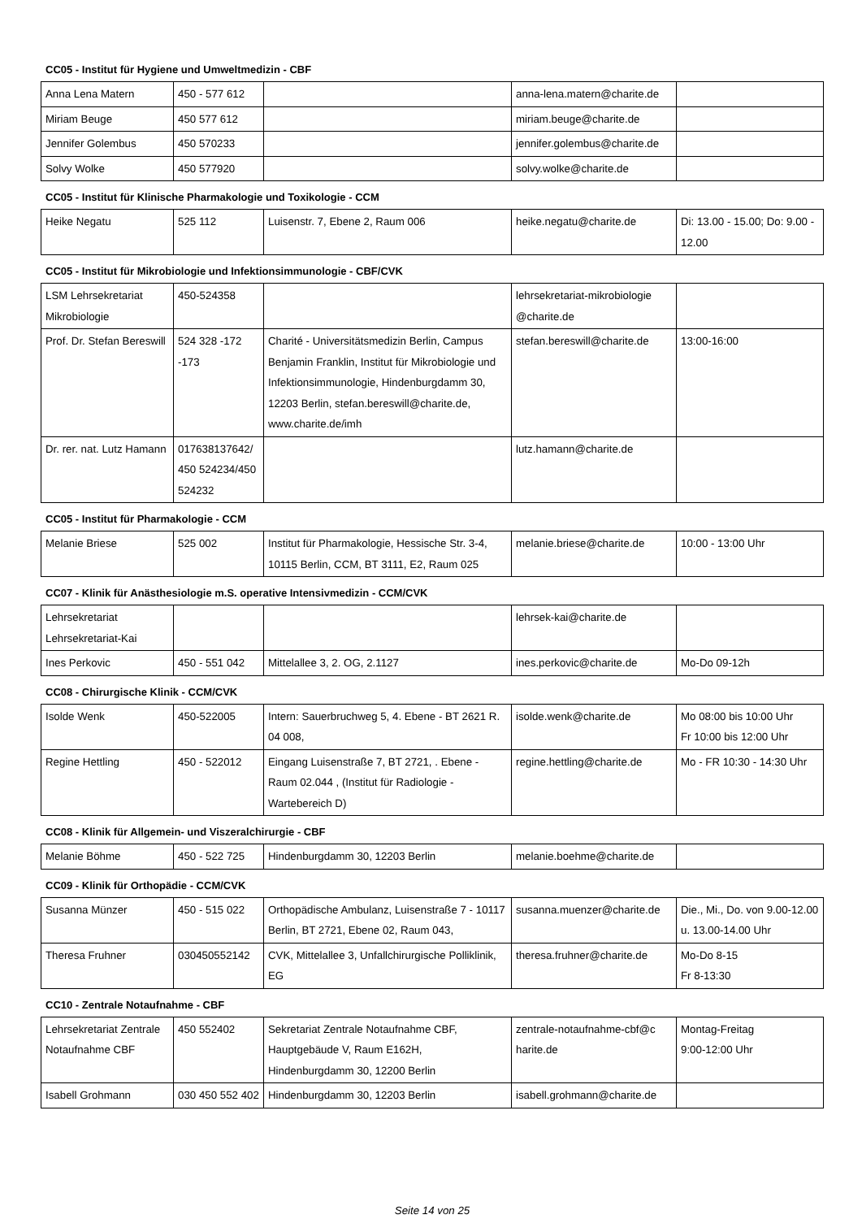CC05 - Institut für Hygiene und Umweltmedizin - CBF
| Anna Lena Matern | 450 - 577 612 | | anna-lena.matern@charite.de | |
| Miriam Beuge | 450 577 612 | | miriam.beuge@charite.de | |
| Jennifer Golembus | 450 570233 | | jennifer.golembus@charite.de | |
| Solvy Wolke | 450 577920 | | solvy.wolke@charite.de | |
CC05 - Institut für Klinische Pharmakologie und Toxikologie - CCM
| Heike Negatu | 525 112 | Luisenstr. 7, Ebene 2, Raum 006 | heike.negatu@charite.de | Di: 13.00 - 15.00; Do: 9.00 - 12.00 |
CC05 - Institut für Mikrobiologie und Infektionsimmunologie - CBF/CVK
| LSM Lehrsekretariat Mikrobiologie | 450-524358 | | lehrsekretariat-mikrobiologie @charite.de | |
| Prof. Dr. Stefan Bereswill | 524 328 -172 -173 | Charité - Universitätsmedizin Berlin, Campus Benjamin Franklin, Institut für Mikrobiologie und Infektionsimmunologie, Hindenburgdamm 30, 12203 Berlin, stefan.bereswill@charite.de, www.charite.de/imh | stefan.bereswill@charite.de | 13:00-16:00 |
| Dr. rer. nat. Lutz Hamann | 017638137642/ 450 524234/450 524232 | | lutz.hamann@charite.de | |
CC05 - Institut für Pharmakologie - CCM
| Melanie Briese | 525 002 | Institut für Pharmakologie, Hessische Str. 3-4, 10115 Berlin, CCM, BT 3111, E2, Raum 025 | melanie.briese@charite.de | 10:00 - 13:00 Uhr |
CC07 - Klinik für Anästhesiologie m.S. operative Intensivmedizin - CCM/CVK
| Lehrsekretariat Lehrsekretariat-Kai | | | lehrsek-kai@charite.de | |
| Ines Perkovic | 450 - 551 042 | Mittelallee 3, 2. OG, 2.1127 | ines.perkovic@charite.de | Mo-Do 09-12h |
CC08 - Chirurgische Klinik - CCM/CVK
| Isolde Wenk | 450-522005 | Intern: Sauerbruchweg 5, 4. Ebene - BT 2621 R. 04 008, | isolde.wenk@charite.de | Mo 08:00 bis 10:00 Uhr Fr 10:00 bis 12:00 Uhr |
| Regine Hettling | 450 - 522012 | Eingang Luisenstraße 7, BT 2721, . Ebene - Raum 02.044 , (Institut für Radiologie - Wartebereich D) | regine.hettling@charite.de | Mo - FR 10:30 - 14:30 Uhr |
CC08 - Klinik für Allgemein- und Viszeralchirurgie - CBF
| Melanie Böhme | 450 - 522 725 | Hindenburgdamm 30, 12203 Berlin | melanie.boehme@charite.de | |
CC09 - Klinik für Orthopädie - CCM/CVK
| Susanna Münzer | 450 - 515 022 | Orthopädische Ambulanz, Luisenstraße 7 - 10117 Berlin, BT 2721, Ebene 02, Raum 043, | susanna.muenzer@charite.de | Die., Mi., Do. von 9.00-12.00 u. 13.00-14.00 Uhr |
| Theresa Fruhner | 030450552142 | CVK, Mittelallee 3, Unfallchirurgische Polliklinik, EG | theresa.fruhner@charite.de | Mo-Do 8-15 Fr 8-13:30 |
CC10 - Zentrale Notaufnahme - CBF
| Lehrsekretariat Zentrale Notaufnahme CBF | 450 552402 | Sekretariat Zentrale Notaufnahme CBF, Hauptgebäude V, Raum E162H, Hindenburgdamm 30, 12200 Berlin | zentrale-notaufnahme-cbf@c harite.de | Montag-Freitag 9:00-12:00 Uhr |
| Isabell Grohmann | 030 450 552 402 | Hindenburgdamm 30, 12203 Berlin | isabell.grohmann@charite.de | |
Seite 14 von 25